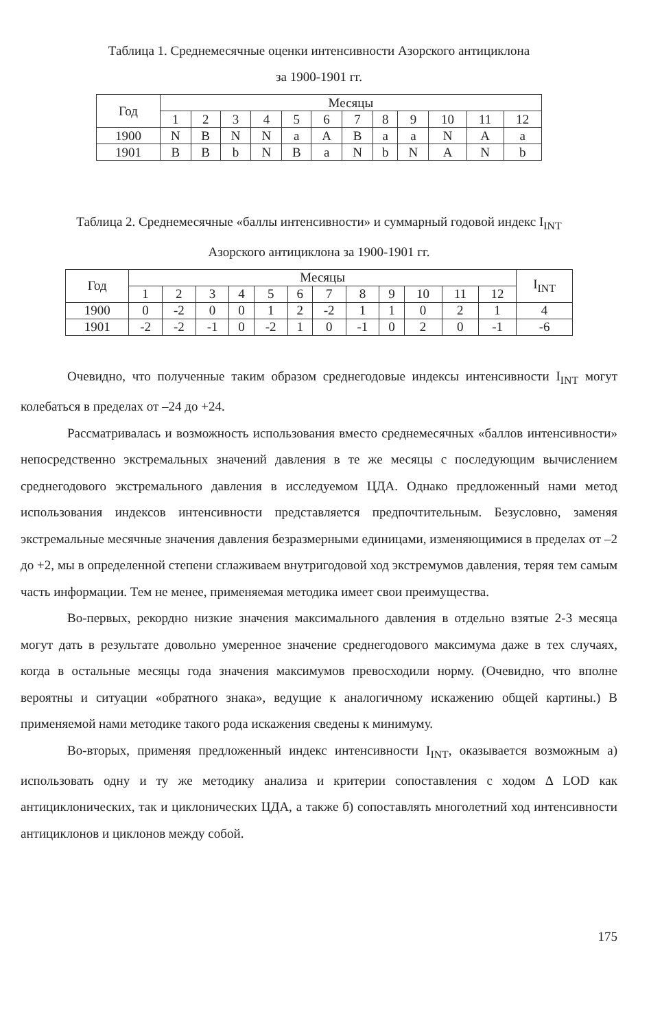Таблица 1. Среднемесячные оценки интенсивности Азорского антициклона
за 1900-1901 гг.
| Год | Месяцы | | | | | | | | | | | |
| --- | --- | --- | --- | --- | --- | --- | --- | --- | --- | --- | --- | --- |
| | 1 | 2 | 3 | 4 | 5 | 6 | 7 | 8 | 9 | 10 | 11 | 12 |
| 1900 | N | B | N | N | a | A | B | a | a | N | A | a |
| 1901 | B | B | b | N | B | a | N | b | N | A | N | b |
Таблица 2. Среднемесячные «баллы интенсивности» и суммарный годовой индекс I<sub>INT</sub>
Азорского антициклона за 1900-1901 гг.
| Год | Месяцы | | | | | | | | | | | | I<sub>INT</sub> |
| --- | --- | --- | --- | --- | --- | --- | --- | --- | --- | --- | --- | --- | --- |
| | 1 | 2 | 3 | 4 | 5 | 6 | 7 | 8 | 9 | 10 | 11 | 12 | |
| 1900 | 0 | -2 | 0 | 0 | 1 | 2 | -2 | 1 | 1 | 0 | 2 | 1 | 4 |
| 1901 | -2 | -2 | -1 | 0 | -2 | 1 | 0 | -1 | 0 | 2 | 0 | -1 | -6 |
Очевидно, что полученные таким образом среднегодовые индексы интенсивности I<sub>INT</sub> могут колебаться в пределах от –24 до +24.
Рассматривалась и возможность использования вместо среднемесячных «баллов интенсивности» непосредственно экстремальных значений давления в те же месяцы с последующим вычислением среднегодового экстремального давления в исследуемом ЦДА. Однако предложенный нами метод использования индексов интенсивности представляется предпочтительным. Безусловно, заменяя экстремальные месячные значения давления безразмерными единицами, изменяющимися в пределах от –2 до +2, мы в определенной степени сглаживаем внутригодовой ход экстремумов давления, теряя тем самым часть информации. Тем не менее, применяемая методика имеет свои преимущества.
Во-первых, рекордно низкие значения максимального давления в отдельно взятые 2-3 месяца могут дать в результате довольно умеренное значение среднегодового максимума даже в тех случаях, когда в остальные месяцы года значения максимумов превосходили норму. (Очевидно, что вполне вероятны и ситуации «обратного знака», ведущие к аналогичному искажению общей картины.) В применяемой нами методике такого рода искажения сведены к минимуму.
Во-вторых, применяя предложенный индекс интенсивности I<sub>INT</sub>, оказывается возможным а) использовать одну и ту же методику анализа и критерии сопоставления с ходом Δ LOD как антициклонических, так и циклонических ЦДА, а также б) сопоставлять многолетний ход интенсивности антициклонов и циклонов между собой.
175